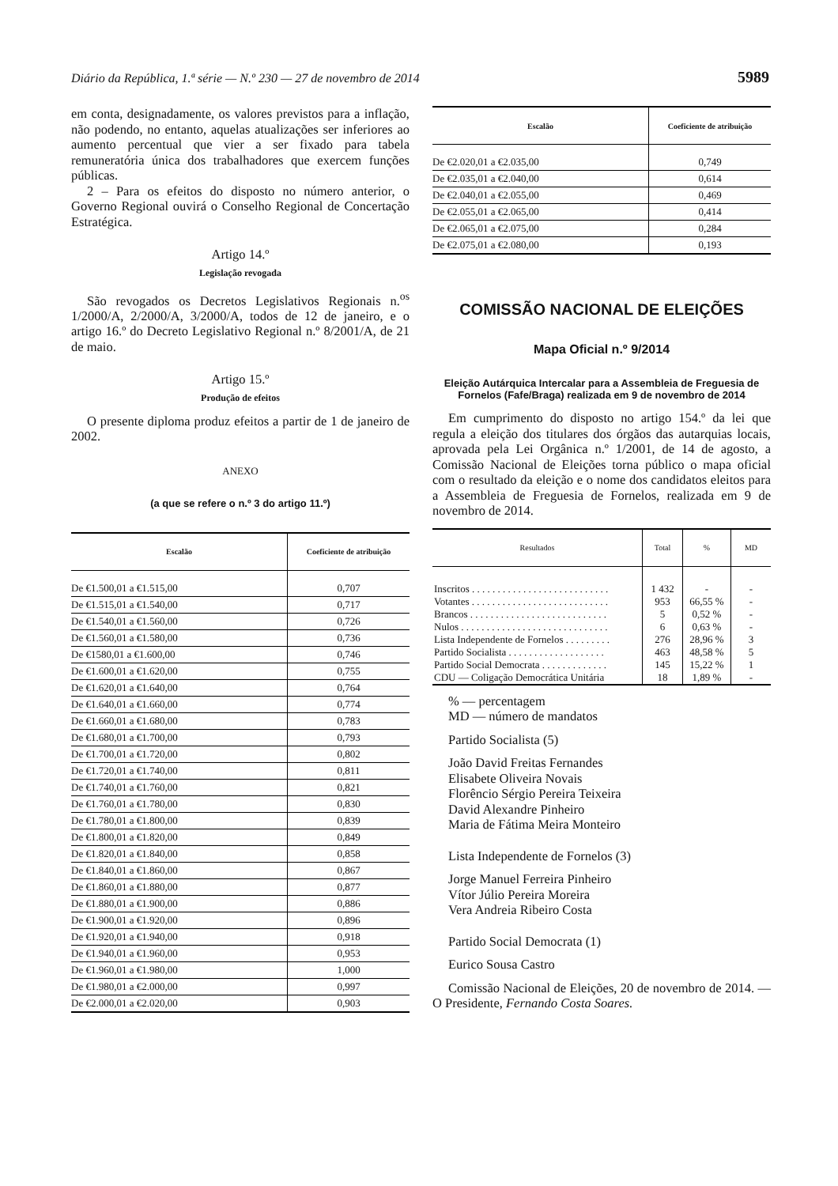Diário da República, 1.ª série — N.º 230 — 27 de novembro de 2014 5989
em conta, designadamente, os valores previstos para a inflação, não podendo, no entanto, aquelas atualizações ser inferiores ao aumento percentual que vier a ser fixado para tabela remuneratória única dos trabalhadores que exercem funções públicas.
2 – Para os efeitos do disposto no número anterior, o Governo Regional ouvirá o Conselho Regional de Concertação Estratégica.
Artigo 14.º
Legislação revogada
São revogados os Decretos Legislativos Regionais n.<sup>os</sup> 1/2000/A, 2/2000/A, 3/2000/A, todos de 12 de janeiro, e o artigo 16.º do Decreto Legislativo Regional n.º 8/2001/A, de 21 de maio.
Artigo 15.º
Produção de efeitos
O presente diploma produz efeitos a partir de 1 de janeiro de 2002.
ANEXO
(a que se refere o n.º 3 do artigo 11.º)
| Escalão | Coeficiente de atribuição |
| --- | --- |
| De €1.500,01 a €1.515,00 | 0,707 |
| De €1.515,01 a €1.540,00 | 0,717 |
| De €1.540,01 a €1.560,00 | 0,726 |
| De €1.560,01 a €1.580,00 | 0,736 |
| De €1580,01 a €1.600,00 | 0,746 |
| De €1.600,01 a €1.620,00 | 0,755 |
| De €1.620,01 a €1.640,00 | 0,764 |
| De €1.640,01 a €1.660,00 | 0,774 |
| De €1.660,01 a €1.680,00 | 0,783 |
| De €1.680,01 a €1.700,00 | 0,793 |
| De €1.700,01 a €1.720,00 | 0,802 |
| De €1.720,01 a €1.740,00 | 0,811 |
| De €1.740,01 a €1.760,00 | 0,821 |
| De €1.760,01 a €1.780,00 | 0,830 |
| De €1.780,01 a €1.800,00 | 0,839 |
| De €1.800,01 a €1.820,00 | 0,849 |
| De €1.820,01 a €1.840,00 | 0,858 |
| De €1.840,01 a €1.860,00 | 0,867 |
| De €1.860,01 a €1.880,00 | 0,877 |
| De €1.880,01 a €1.900,00 | 0,886 |
| De €1.900,01 a €1.920,00 | 0,896 |
| De €1.920,01 a €1.940,00 | 0,918 |
| De €1.940,01 a €1.960,00 | 0,953 |
| De €1.960,01 a €1.980,00 | 1,000 |
| De €1.980,01 a €2.000,00 | 0,997 |
| De €2.000,01 a €2.020,00 | 0,903 |
| Escalão | Coeficiente de atribuição |
| --- | --- |
| De €2.020,01 a €2.035,00 | 0,749 |
| De €2.035,01 a €2.040,00 | 0,614 |
| De €2.040,01 a €2.055,00 | 0,469 |
| De €2.055,01 a €2.065,00 | 0,414 |
| De €2.065,01 a €2.075,00 | 0,284 |
| De €2.075,01 a €2.080,00 | 0,193 |
COMISSÃO NACIONAL DE ELEIÇÕES
Mapa Oficial n.º 9/2014
Eleição Autárquica Intercalar para a Assembleia de Freguesia de Fornelos (Fafe/Braga) realizada em 9 de novembro de 2014
Em cumprimento do disposto no artigo 154.º da lei que regula a eleição dos titulares dos órgãos das autarquias locais, aprovada pela Lei Orgânica n.º 1/2001, de 14 de agosto, a Comissão Nacional de Eleições torna público o mapa oficial com o resultado da eleição e o nome dos candidatos eleitos para a Assembleia de Freguesia de Fornelos, realizada em 9 de novembro de 2014.
| Resultados | Total | % | MD |
| --- | --- | --- | --- |
| Inscritos . . . . . . . . . . . . . . . . . . . . . . . . . . . | 1 432 | - | - |
| Votantes . . . . . . . . . . . . . . . . . . . . . . . . . . . | 953 | 66,55 % | - |
| Brancos . . . . . . . . . . . . . . . . . . . . . . . . . . . | 5 | 0,52 % | - |
| Nulos . . . . . . . . . . . . . . . . . . . . . . . . . . . . . | 6 | 0,63 % | - |
| Lista Independente de Fornelos . . . . . . . . . | 276 | 28,96 % | 3 |
| Partido Socialista . . . . . . . . . . . . . . . . . . . | 463 | 48,58 % | 5 |
| Partido Social Democrata . . . . . . . . . . . . . | 145 | 15,22 % | 1 |
| CDU — Coligação Democrática Unitária | 18 | 1,89 % | - |
% — percentagem
MD — número de mandatos
Partido Socialista (5)
João David Freitas Fernandes
Elisabete Oliveira Novais
Florêncio Sérgio Pereira Teixeira
David Alexandre Pinheiro
Maria de Fátima Meira Monteiro
Lista Independente de Fornelos (3)
Jorge Manuel Ferreira Pinheiro
Vítor Júlio Pereira Moreira
Vera Andreia Ribeiro Costa
Partido Social Democrata (1)
Eurico Sousa Castro
Comissão Nacional de Eleições, 20 de novembro de 2014. — O Presidente, Fernando Costa Soares.